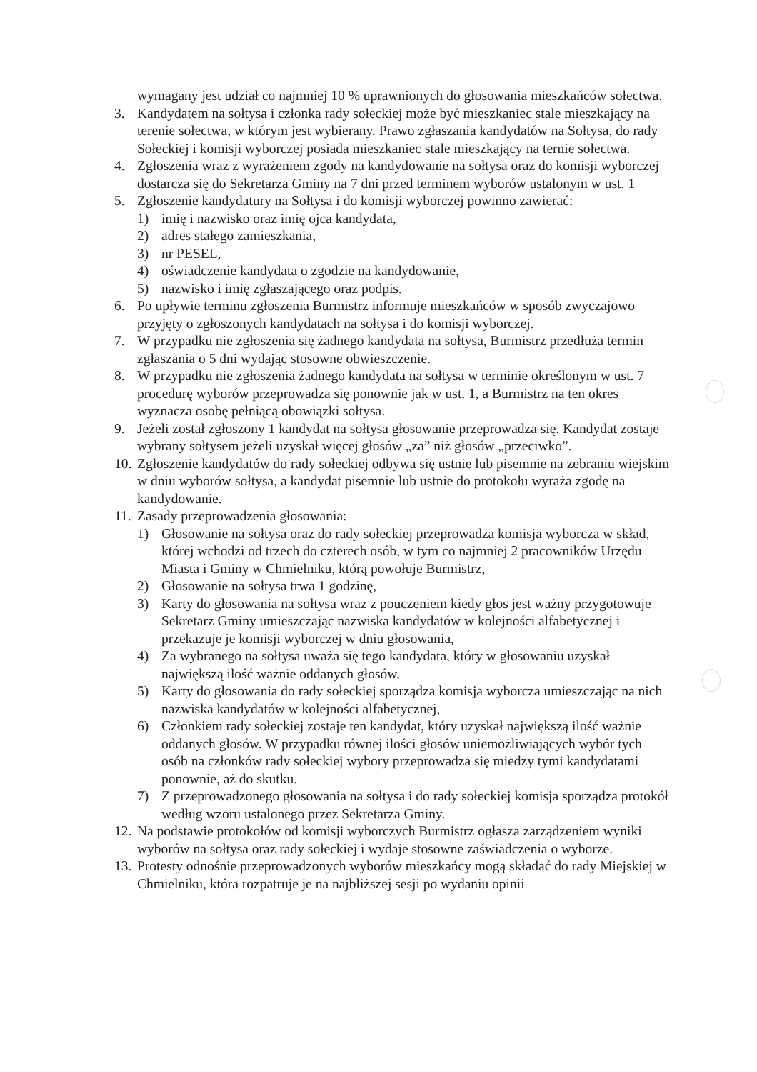wymagany jest udział co najmniej 10 % uprawnionych do głosowania mieszkańców sołectwa.
3. Kandydatem na sołtysa i członka rady sołeckiej może być mieszkaniec stale mieszkający na terenie sołectwa, w którym jest wybierany. Prawo zgłaszania kandydatów na Sołtysa, do rady Sołeckiej i komisji wyborczej posiada mieszkaniec stale mieszkający na ternie sołectwa.
4. Zgłoszenia wraz z wyrażeniem zgody na kandydowanie na sołtysa oraz do komisji wyborczej dostarcza się do Sekretarza Gminy na 7 dni przed terminem wyborów ustalonym w ust. 1
5. Zgłoszenie kandydatury na Sołtysa i do komisji wyborczej powinno zawierać:
1) imię i nazwisko oraz imię ojca kandydata,
2) adres stałego zamieszkania,
3) nr PESEL,
4) oświadczenie kandydata o zgodzie na kandydowanie,
5) nazwisko i imię zgłaszającego oraz podpis.
6. Po upływie terminu zgłoszenia Burmistrz informuje mieszkańców w sposób zwyczajowo przyjęty o zgłoszonych kandydatach na sołtysa i do komisji wyborczej.
7. W przypadku nie zgłoszenia się żadnego kandydata na sołtysa, Burmistrz przedłuża termin zgłaszania o 5 dni wydając stosowne obwieszczenie.
8. W przypadku nie zgłoszenia żadnego kandydata na sołtysa w terminie określonym w ust. 7 procedurę wyborów przeprowadza się ponownie jak w ust. 1, a Burmistrz na ten okres wyznacza osobę pełniącą obowiązki sołtysa.
9. Jeżeli został zgłoszony 1 kandydat na sołtysa głosowanie przeprowadza się. Kandydat zostaje wybrany sołtysem jeżeli uzyskał więcej głosów „za” niż głosów „przeciwko”.
10.
Zgłoszenie kandydatów do rady sołeckiej odbywa się ustnie lub pisemnie na zebraniu wiejskim w dniu wyborów sołtysa, a kandydat pisemnie lub ustnie do protokołu wyraża zgodę na kandydowanie.
11.
Zasady przeprowadzenia głosowania:
1) Głosowanie na sołtysa oraz do rady sołeckiej przeprowadza komisja wyborcza w skład, której wchodzi od trzech do czterech osób, w tym co najmniej 2 pracowników Urzędu Miasta i Gminy w Chmielniku, którą powołuje Burmistrz,
2) Głosowanie na sołtysa trwa 1 godzinę,
3) Karty do głosowania na sołtysa wraz z pouczeniem kiedy głos jest ważny przygotowuje Sekretarz Gminy umieszczając nazwiska kandydatów w kolejności alfabetycznej i przekazuje je komisji wyborczej w dniu głosowania,
4) Za wybranego na sołtysa uważa się tego kandydata, który w głosowaniu uzyskał największą ilość ważnie oddanych głosów,
5) Karty do głosowania do rady sołeckiej sporządza komisja wyborcza umieszczając na nich nazwiska kandydatów w kolejności alfabetycznej,
6) Członkiem rady sołeckiej zostaje ten kandydat, który uzyskał największą ilość ważnie oddanych głosów. W przypadku równej ilości głosów uniemożliwiających wybór tych osób na członków rady sołeckiej wybory przeprowadza się miedzy tymi kandydatami ponownie, aż do skutku.
7) Z przeprowadzonego głosowania na sołtysa i do rady sołeckiej komisja sporządza protokół według wzoru ustalonego przez Sekretarza Gminy.
12.
Na podstawie protokołów od komisji wyborczych Burmistrz ogłasza zarządzeniem wyniki wyborów na sołtysa oraz rady sołeckiej i wydaje stosowne zaświadczenia o wyborze.
13.
Protesty odnośnie przeprowadzonych wyborów mieszkańcy mogą składać do rady Miejskiej w Chmielniku, która rozpatruje je na najbliższej sesji po wydaniu opinii